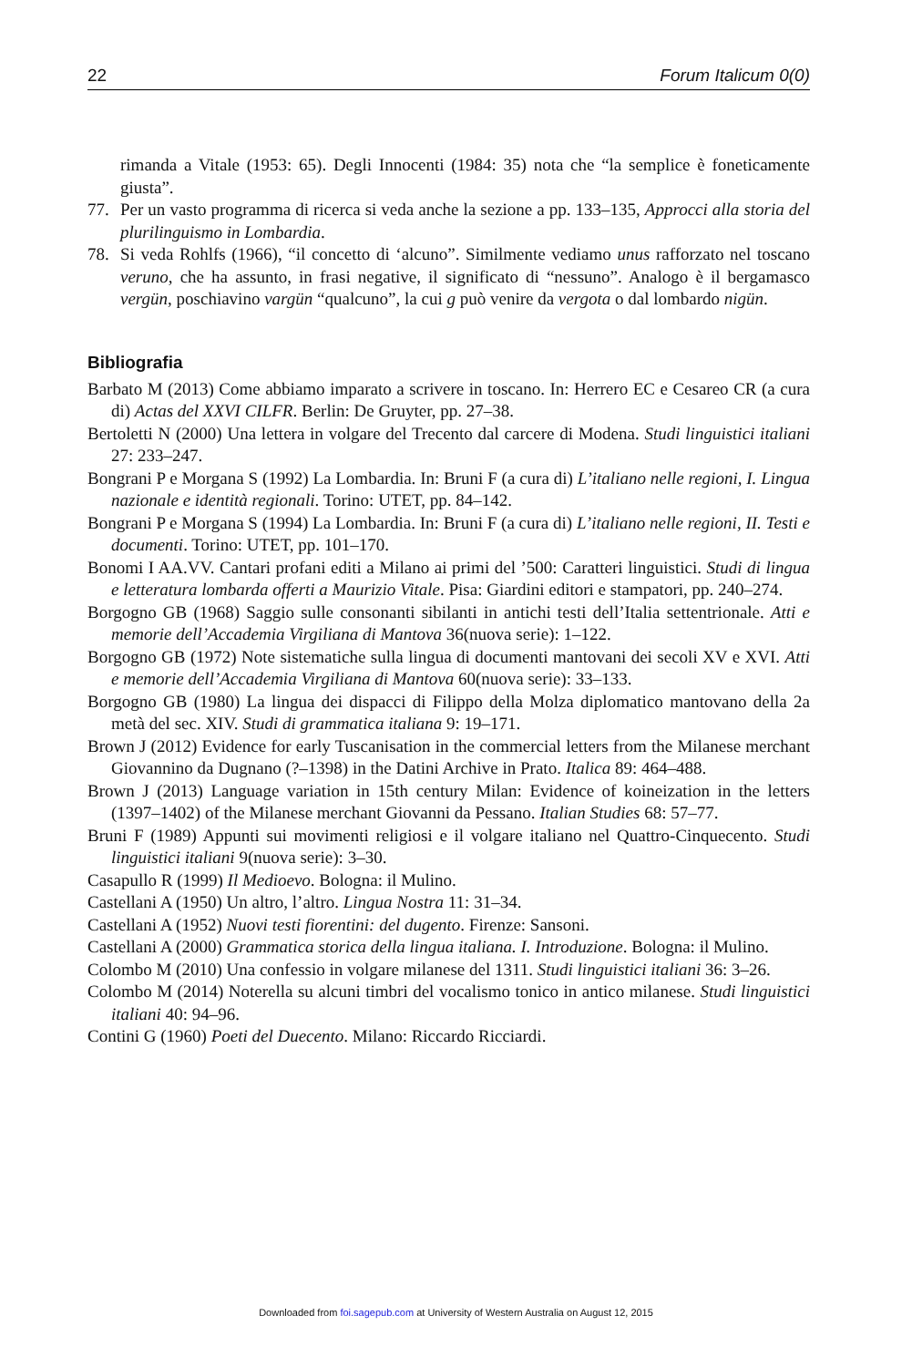22 Forum Italicum 0(0)
rimanda a Vitale (1953: 65). Degli Innocenti (1984: 35) nota che “la semplice è foneticamente giusta”.
77. Per un vasto programma di ricerca si veda anche la sezione a pp. 133–135, Approcci alla storia del plurilinguismo in Lombardia.
78. Si veda Rohlfs (1966), “il concetto di ‘alcuno”. Similmente vediamo unus rafforzato nel toscano veruno, che ha assunto, in frasi negative, il significato di “nessuno”. Analogo è il bergamasco vergün, poschiavino vargün “qualcuno”, la cui g può venire da vergota o dal lombardo nigün.
Bibliografia
Barbato M (2013) Come abbiamo imparato a scrivere in toscano. In: Herrero EC e Cesareo CR (a cura di) Actas del XXVI CILFR. Berlin: De Gruyter, pp. 27–38.
Bertoletti N (2000) Una lettera in volgare del Trecento dal carcere di Modena. Studi linguistici italiani 27: 233–247.
Bongrani P e Morgana S (1992) La Lombardia. In: Bruni F (a cura di) L’italiano nelle regioni, I. Lingua nazionale e identità regionali. Torino: UTET, pp. 84–142.
Bongrani P e Morgana S (1994) La Lombardia. In: Bruni F (a cura di) L’italiano nelle regioni, II. Testi e documenti. Torino: UTET, pp. 101–170.
Bonomi I AA.VV. Cantari profani editi a Milano ai primi del ’500: Caratteri linguistici. Studi di lingua e letteratura lombarda offerti a Maurizio Vitale. Pisa: Giardini editori e stampatori, pp. 240–274.
Borgogno GB (1968) Saggio sulle consonanti sibilanti in antichi testi dell’Italia settentrionale. Atti e memorie dell’Accademia Virgiliana di Mantova 36(nuova serie): 1–122.
Borgogno GB (1972) Note sistematiche sulla lingua di documenti mantovani dei secoli XV e XVI. Atti e memorie dell’Accademia Virgiliana di Mantova 60(nuova serie): 33–133.
Borgogno GB (1980) La lingua dei dispacci di Filippo della Molza diplomatico mantovano della 2a metà del sec. XIV. Studi di grammatica italiana 9: 19–171.
Brown J (2012) Evidence for early Tuscanisation in the commercial letters from the Milanese merchant Giovannino da Dugnano (?–1398) in the Datini Archive in Prato. Italica 89: 464–488.
Brown J (2013) Language variation in 15th century Milan: Evidence of koineization in the letters (1397–1402) of the Milanese merchant Giovanni da Pessano. Italian Studies 68: 57–77.
Bruni F (1989) Appunti sui movimenti religiosi e il volgare italiano nel Quattro-Cinquecento. Studi linguistici italiani 9(nuova serie): 3–30.
Casapullo R (1999) Il Medioevo. Bologna: il Mulino.
Castellani A (1950) Un altro, l’altro. Lingua Nostra 11: 31–34.
Castellani A (1952) Nuovi testi fiorentini: del dugento. Firenze: Sansoni.
Castellani A (2000) Grammatica storica della lingua italiana. I. Introduzione. Bologna: il Mulino.
Colombo M (2010) Una confessio in volgare milanese del 1311. Studi linguistici italiani 36: 3–26.
Colombo M (2014) Noterella su alcuni timbri del vocalismo tonico in antico milanese. Studi linguistici italiani 40: 94–96.
Contini G (1960) Poeti del Duecento. Milano: Riccardo Ricciardi.
Downloaded from foi.sagepub.com at University of Western Australia on August 12, 2015